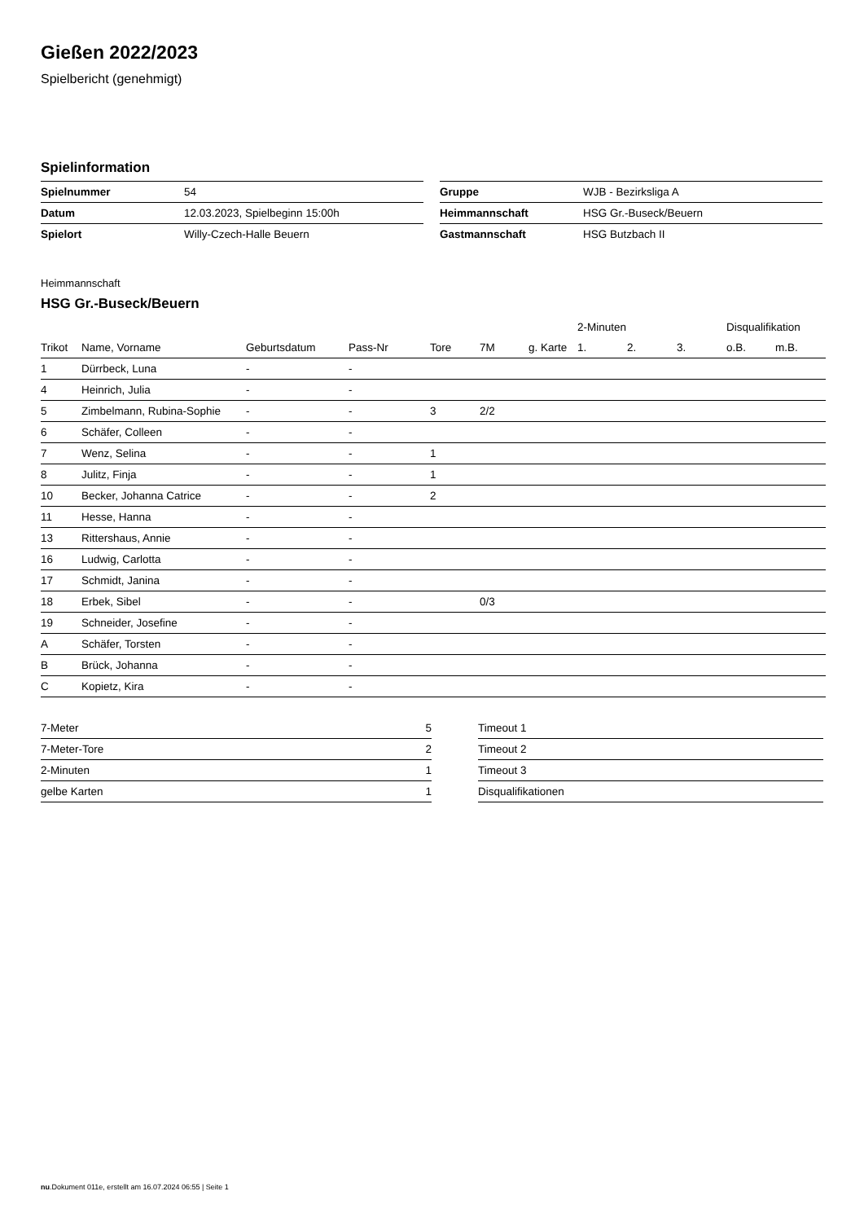Gießen 2022/2023
Spielbericht (genehmigt)
Spielinformation
| Spielnummer | 54 |
| Datum | 12.03.2023, Spielbeginn 15:00h |
| Spielort | Willy-Czech-Halle Beuern |
| Gruppe | WJB - Bezirksliga A |
| Heimmannschaft | HSG Gr.-Buseck/Beuern |
| Gastmannschaft | HSG Butzbach II |
Heimmannschaft
HSG Gr.-Buseck/Beuern
| | | | | | | | 2-Minuten | | | Disqualifikation | |
| --- | --- | --- | --- | --- | --- | --- | --- | --- | --- | --- | --- |
| Trikot | Name, Vorname | Geburtsdatum | Pass-Nr | Tore | 7M | g. Karte | 1. | 2. | 3. | o.B. | m.B. |
| 1 | Dürrbeck, Luna | - | - | | | | | | | | |
| 4 | Heinrich, Julia | - | - | | | | | | | | |
| 5 | Zimbelmann, Rubina-Sophie | - | - | 3 | 2/2 | | | | | | |
| 6 | Schäfer, Colleen | - | - | | | | | | | | |
| 7 | Wenz, Selina | - | - | 1 | | | | | | | |
| 8 | Julitz, Finja | - | - | 1 | | | | | | | |
| 10 | Becker, Johanna Catrice | - | - | 2 | | | | | | | |
| 11 | Hesse, Hanna | - | - | | | | | | | | |
| 13 | Rittershaus, Annie | - | - | | | | | | | | |
| 16 | Ludwig, Carlotta | - | - | | | | | | | | |
| 17 | Schmidt, Janina | - | - | | | | | | | | |
| 18 | Erbek, Sibel | - | - | | 0/3 | | | | | | |
| 19 | Schneider, Josefine | - | - | | | | | | | | |
| A | Schäfer, Torsten | - | - | | | | | | | | |
| B | Brück, Johanna | - | - | | | | | | | | |
| C | Kopietz, Kira | - | - | | | | | | | | |
| 7-Meter | 5 |
| 7-Meter-Tore | 2 |
| 2-Minuten | 1 |
| gelbe Karten | 1 |
| Timeout 1 |
| Timeout 2 |
| Timeout 3 |
| Disqualifikationen |
nu.Dokument 011e, erstellt am 16.07.2024 06:55 | Seite 1